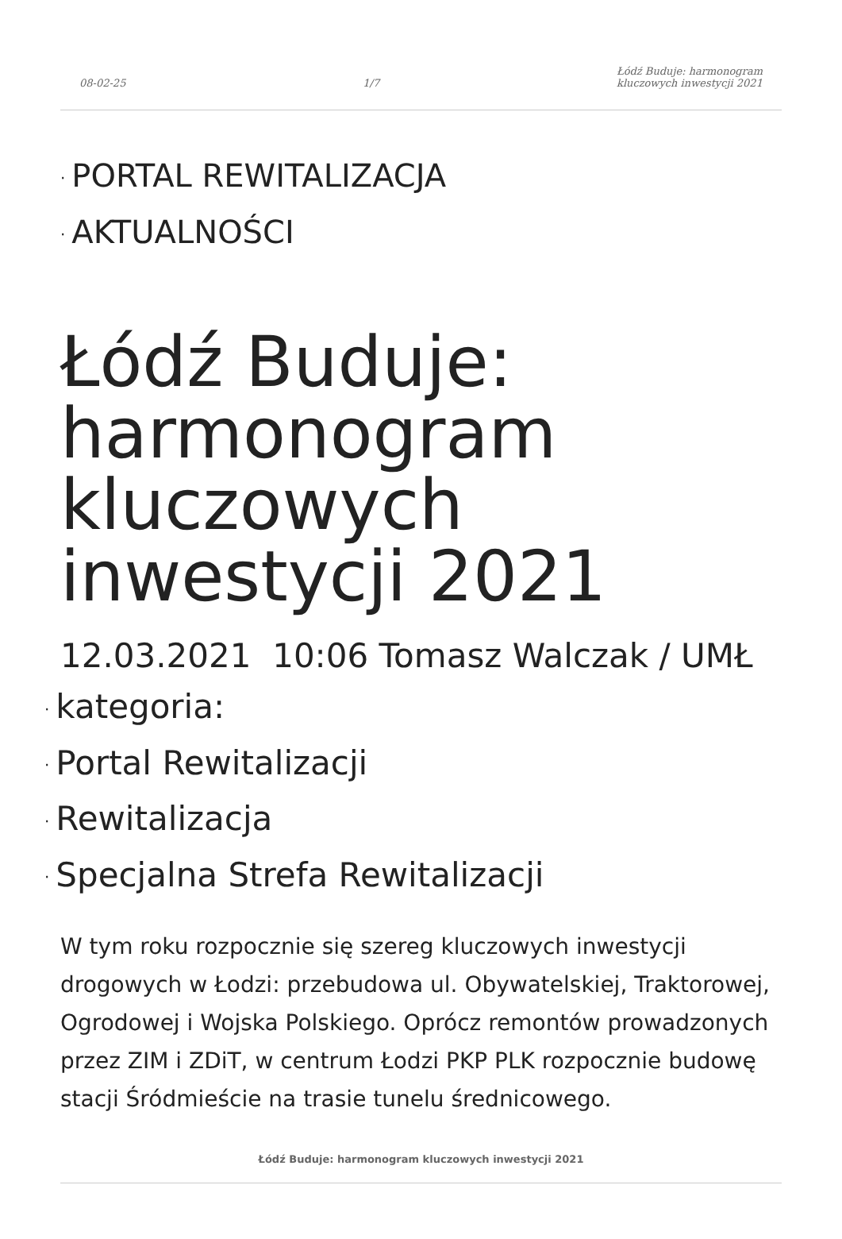08-02-25 1/7 Łódź Buduje: harmonogram
kluczowych inwestycji 2021
· PORTAL REWITALIZACJA
· AKTUALNOŚCI
Łódź Buduje: harmonogram kluczowych inwestycji 2021
12.03.2021 10:06 Tomasz Walczak / UMŁ
· kategoria:
· Portal Rewitalizacji
· Rewitalizacja
· Specjalna Strefa Rewitalizacji
W tym roku rozpocznie się szereg kluczowych inwestycji drogowych w Łodzi: przebudowa ul. Obywatelskiej, Traktorowej, Ogrodowej i Wojska Polskiego. Oprócz remontów prowadzonych przez ZIM i ZDiT, w centrum Łodzi PKP PLK rozpocznie budowę stacji Śródmieście na trasie tunelu średnicowego.
Łódź Buduje: harmonogram kluczowych inwestycji 2021